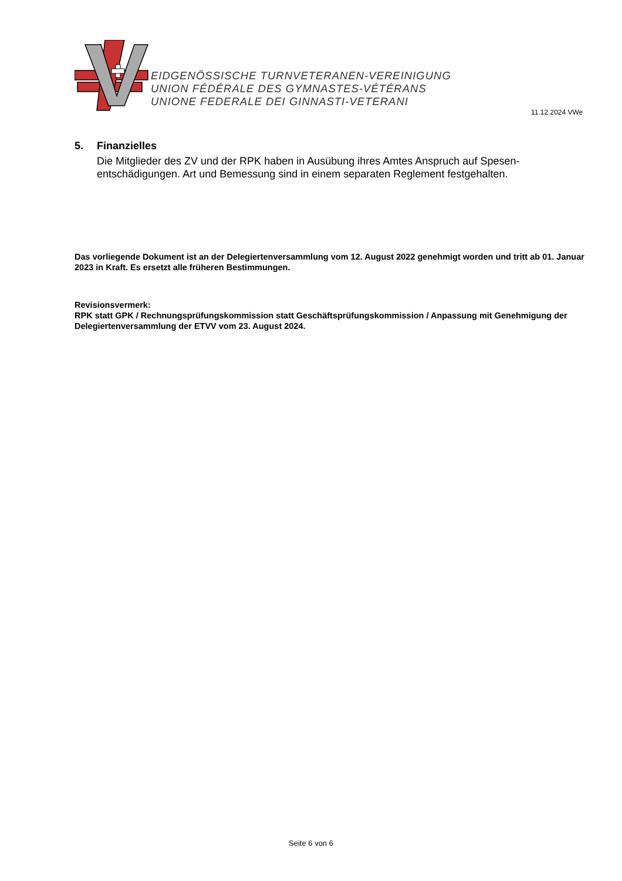EIDGENÖSSISCHE TURNVETERANEN-VEREINIGUNG
UNION FÉDÉRALE DES GYMNASTES-VÉTÉRANS
UNIONE FEDERALE DEI GINNASTI-VETERANI
11.12.2024 VWe
5. Finanzielles
Die Mitglieder des ZV und der RPK haben in Ausübung ihres Amtes Anspruch auf Spesen-entschädigungen. Art und Bemessung sind in einem separaten Reglement festgehalten.
Das vorliegende Dokument ist an der Delegiertenversammlung vom 12. August 2022 genehmigt worden und tritt ab 01. Januar 2023 in Kraft. Es ersetzt alle früheren Bestimmungen.
Revisionsvermerk:
RPK statt GPK / Rechnungsprüfungskommission statt Geschäftsprüfungskommission / Anpassung mit Genehmigung der Delegiertenversammlung der ETVV vom 23. August 2024.
Seite 6 von 6